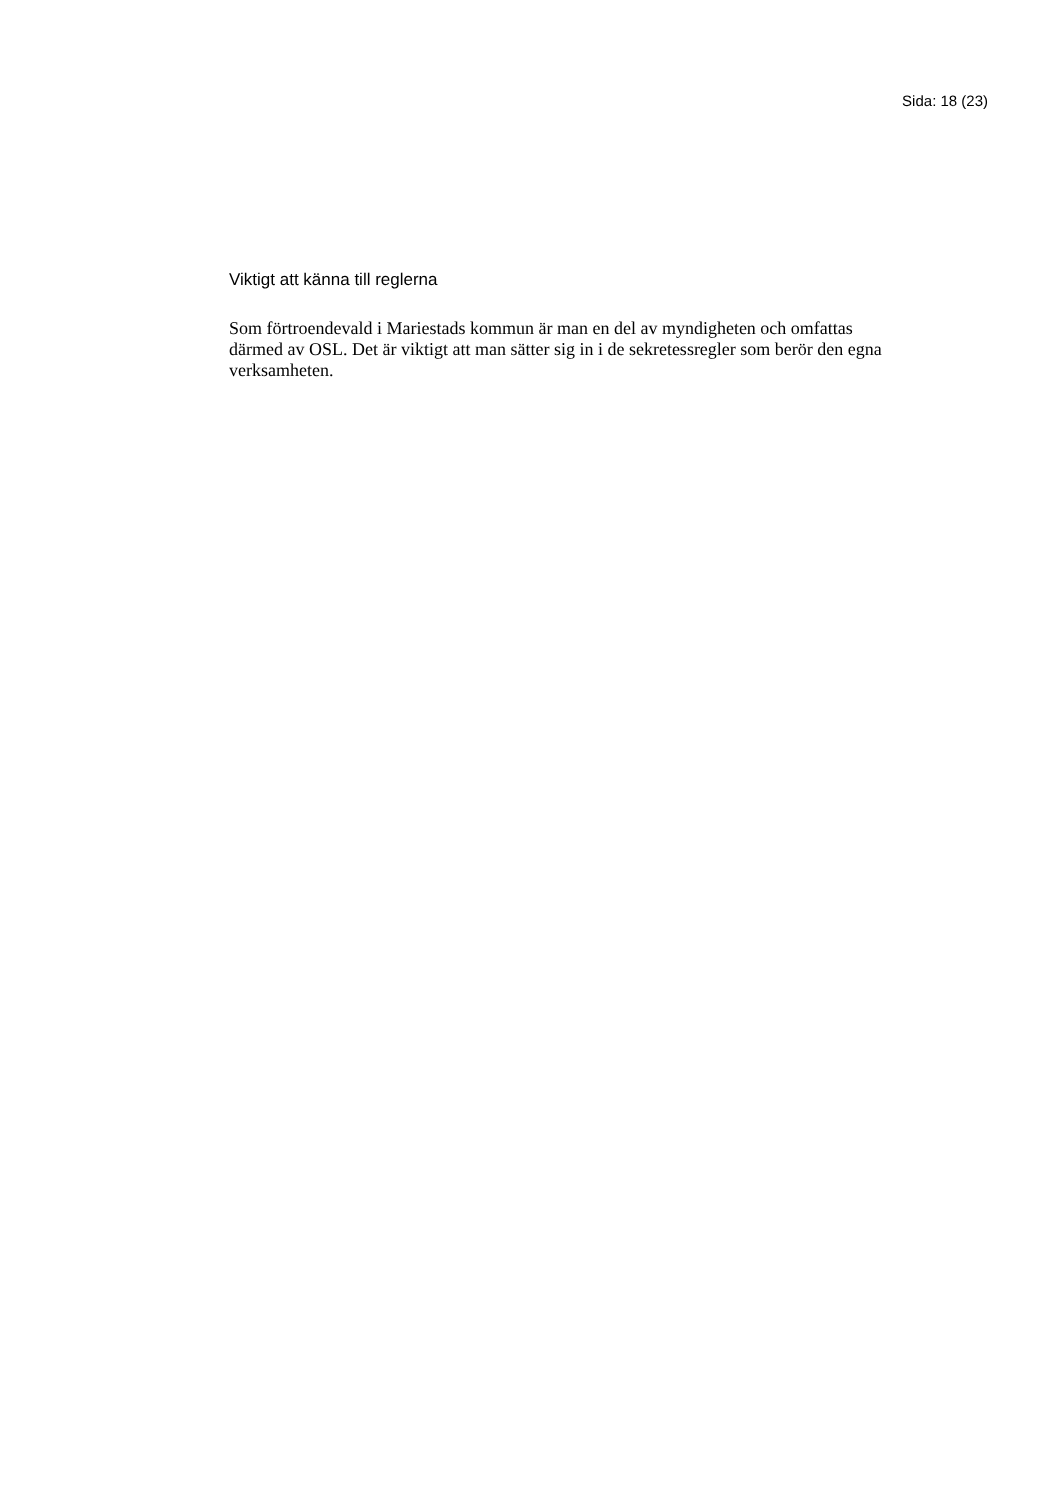Sida: 18 (23)
Viktigt att känna till reglerna
Som förtroendevald i Mariestads kommun är man en del av myndigheten och omfattas därmed av OSL. Det är viktigt att man sätter sig in i de sekretessregler som berör den egna verksamheten.